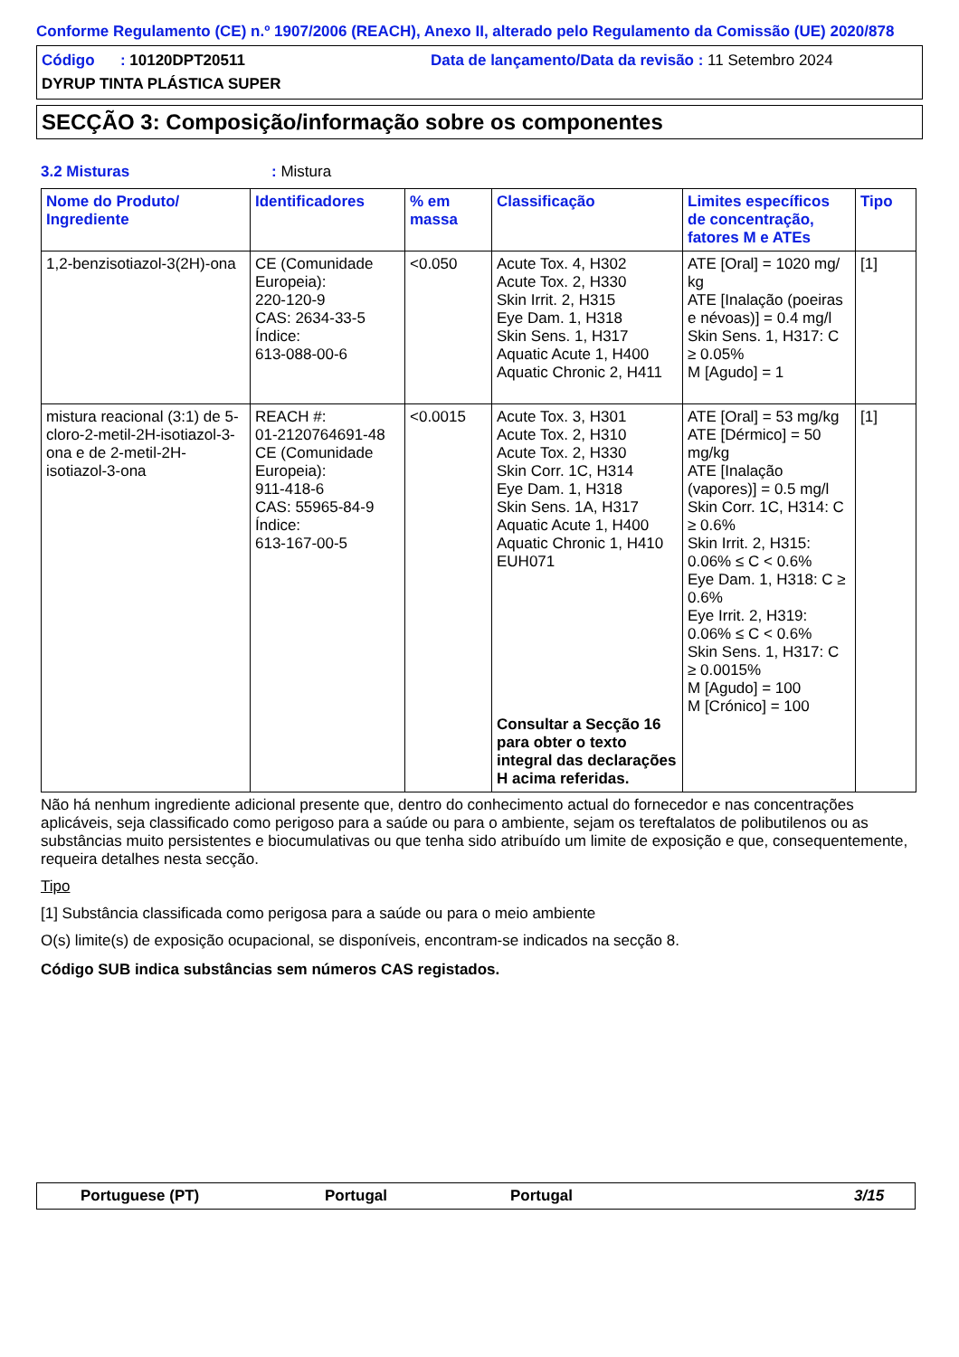Conforme Regulamento (CE) n.º 1907/2006 (REACH), Anexo II, alterado pelo Regulamento da Comissão (UE) 2020/878
Código : 10120DPT20511 Data de lançamento/Data da revisão : 11 Setembro 2024
DYRUP TINTA PLÁSTICA SUPER
SECÇÃO 3: Composição/informação sobre os componentes
3.2 Misturas : Mistura
| Nome do Produto/ Ingrediente | Identificadores | % em massa | Classificação | Limites específicos de concentração, fatores M e ATEs | Tipo |
| --- | --- | --- | --- | --- | --- |
| 1,2-benzisotiazol-3(2H)-ona | CE (Comunidade Europeia): 220-120-9 CAS: 2634-33-5 Índice: 613-088-00-6 | <0.050 | Acute Tox. 4, H302 Acute Tox. 2, H330 Skin Irrit. 2, H315 Eye Dam. 1, H318 Skin Sens. 1, H317 Aquatic Acute 1, H400 Aquatic Chronic 2, H411 | ATE [Oral] = 1020 mg/ kg ATE [Inalação (poeiras e névoas)] = 0.4 mg/l Skin Sens. 1, H317: C ≥ 0.05% M [Agudo] = 1 | [1] |
| mistura reacional (3:1) de 5-cloro-2-metil-2H-isotiazol-3-ona e de 2-metil-2H-isotiazol-3-ona | REACH #: 01-2120764691-48 CE (Comunidade Europeia): 911-418-6 CAS: 55965-84-9 Índice: 613-167-00-5 | <0.0015 | Acute Tox. 3, H301 Acute Tox. 2, H310 Acute Tox. 2, H330 Skin Corr. 1C, H314 Eye Dam. 1, H318 Skin Sens. 1A, H317 Aquatic Acute 1, H400 Aquatic Chronic 1, H410 EUH071 Consultar a Secção 16 para obter o texto integral das declarações H acima referidas. | ATE [Oral] = 53 mg/kg ATE [Dérmico] = 50 mg/kg ATE [Inalação (vapores)] = 0.5 mg/l Skin Corr. 1C, H314: C ≥ 0.6% Skin Irrit. 2, H315: 0.06% ≤ C < 0.6% Eye Dam. 1, H318: C ≥ 0.6% Eye Irrit. 2, H319: 0.06% ≤ C < 0.6% Skin Sens. 1, H317: C ≥ 0.0015% M [Agudo] = 100 M [Crónico] = 100 | [1] |
Não há nenhum ingrediente adicional presente que, dentro do conhecimento actual do fornecedor e nas concentrações aplicáveis, seja classificado como perigoso para a saúde ou para o ambiente, sejam os tereftalatos de polibutilenos ou as substâncias muito persistentes e biocumulativas ou que tenha sido atribuído um limite de exposição e que, consequentemente, requeira detalhes nesta secção.
Tipo
[1] Substância classificada como perigosa para a saúde ou para o meio ambiente
O(s) limite(s) de exposição ocupacional, se disponíveis, encontram-se indicados na secção 8.
Código SUB indica substâncias sem números CAS registados.
Portuguese (PT) Portugal Portugal 3/15